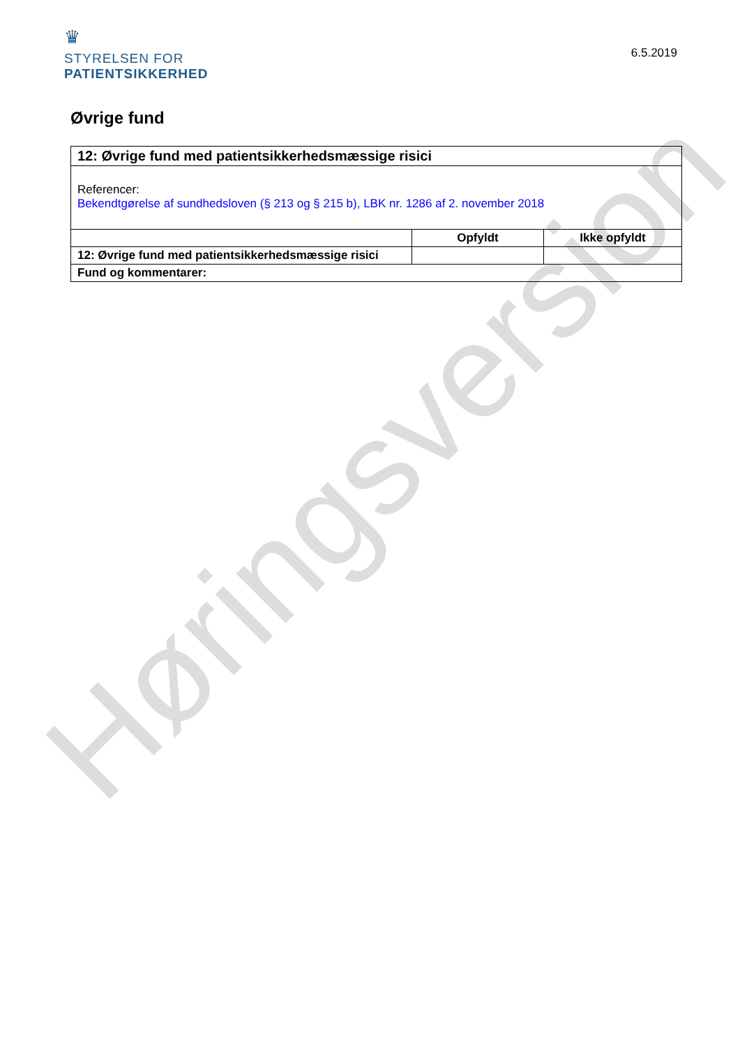♛
STYRELSEN FOR
PATIENTSIKKERHED
6.5.2019
Øvrige fund
| 12: Øvrige fund med patientsikkerhedsmæssige risici | | |
| Referencer: Bekendtgørelse af sundhedsloven (§ 213 og § 215 b), LBK nr. 1286 af 2. november 2018 | | |
| | Opfyldt | Ikke opfyldt |
| 12: Øvrige fund med patientsikkerhedsmæssige risici | | |
| Fund og kommentarer: | | |
Høringsversion